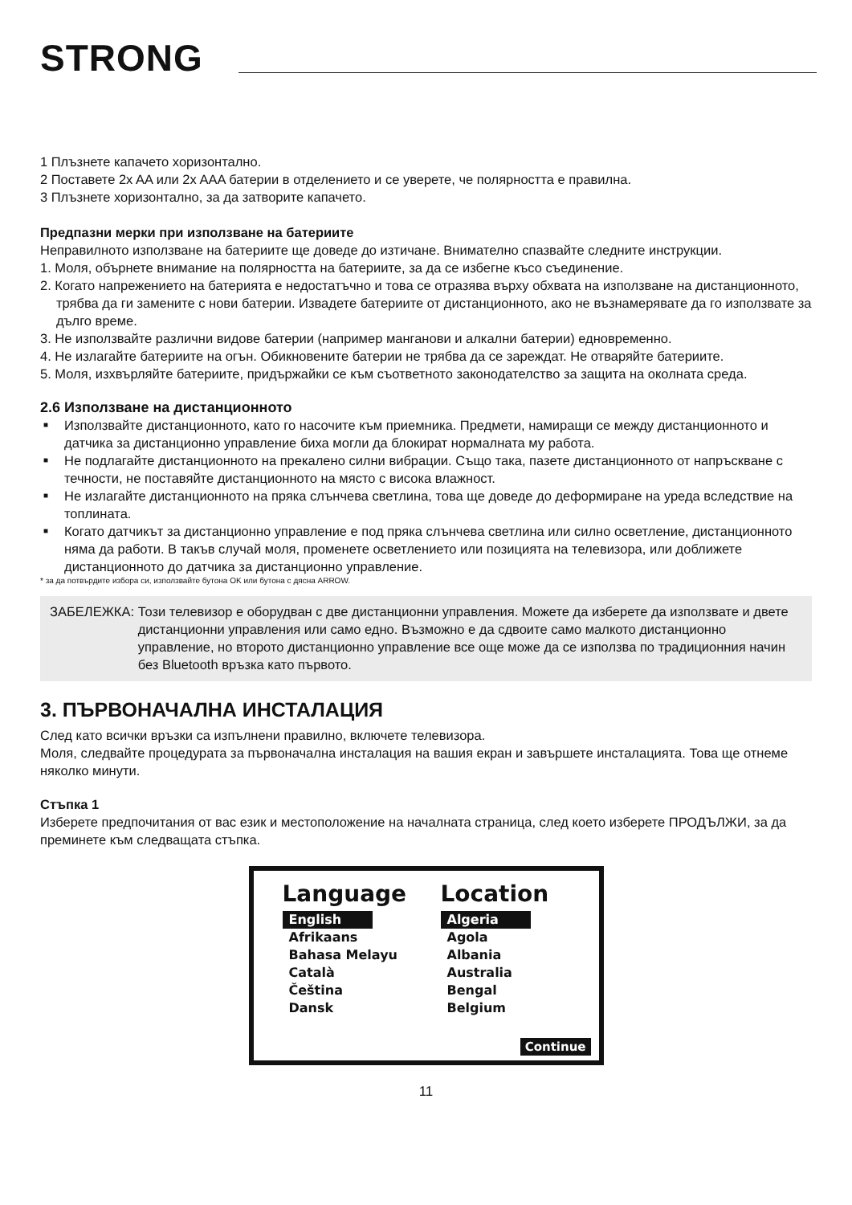STRONG
1 Плъзнете капачето хоризонтално.
2 Поставете 2x AA или 2x AAA батерии в отделението и се уверете, че полярността е правилна.
3 Плъзнете хоризонтално, за да затворите капачето.
Предпазни мерки при използване на батериите
Неправилното използване на батериите ще доведе до изтичане. Внимателно спазвайте следните инструкции.
1. Моля, обърнете внимание на полярността на батериите, за да се избегне късо съединение.
2. Когато напрежението на батерията е недостатъчно и това се отразява върху обхвата на използване на дистанционното, трябва да ги замените с нови батерии. Извадете батериите от дистанционното, ако не възнамерявате да го използвате за дълго време.
3. Не използвайте различни видове батерии (например манганови и алкални батерии) едновременно.
4. Не излагайте батериите на огън. Обикновените батерии не трябва да се зареждат. Не отваряйте батериите.
5. Моля, изхвърляйте батериите, придържайки се към съответното законодателство за защита на околната среда.
2.6 Използване на дистанционното
■ Използвайте дистанционното, като го насочите към приемника. Предмети, намиращи се между дистанционното и датчика за дистанционно управление биха могли да блокират нормалната му работа.
■ Не подлагайте дистанционното на прекалено силни вибрации. Също така, пазете дистанционното от напръскване с течности, не поставяйте дистанционното на място с висока влажност.
■ Не излагайте дистанционното на пряка слънчева светлина, това ще доведе до деформиране на уреда вследствие на топлината.
■ Когато датчикът за дистанционно управление е под пряка слънчева светлина или силно осветление, дистанционното няма да работи. В такъв случай моля, променете осветлението или позицията на телевизора, или доближете дистанционното до датчика за дистанционно управление.
* за да потвърдите избора си, използвайте бутона OK или бутона с дясна ARROW.
ЗАБЕЛЕЖКА: Този телевизор е оборудван с две дистанционни управления. Можете да изберете да използвате и двете дистанционни управления или само едно. Възможно е да сдвоите само малкото дистанционно управление, но второто дистанционно управление все още може да се използва по традиционния начин без Bluetooth връзка като първото.
3. ПЪРВОНАЧАЛНА ИНСТАЛАЦИЯ
След като всички връзки са изпълнени правилно, включете телевизора.
Моля, следвайте процедурата за първоначална инсталация на вашия екран и завършете инсталацията. Това ще отнеме няколко минути.
Стъпка 1
Изберете предпочитания от вас език и местоположение на началната страница, след което изберете ПРОДЪЛЖИ, за да преминете към следващата стъпка.
Language
English
Afrikaans
Bahasa Melayu
Català
Čeština
Dansk
Location
Algeria
Agola
Albania
Australia
Bengal
Belgium
Continue
11